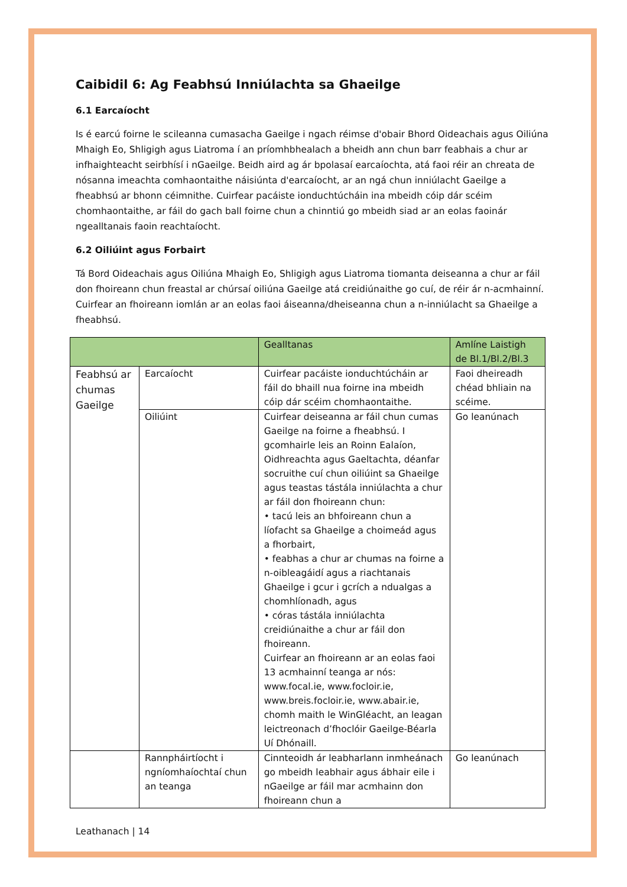Caibidil 6: Ag Feabhsú Inniúlachta sa Ghaeilge
6.1 Earcaíocht
Is é earcú foirne le scileanna cumasacha Gaeilge i ngach réimse d'obair Bhord Oideachais agus Oiliúna Mhaigh Eo, Shligigh agus Liatroma í an príomhbhealach a bheidh ann chun barr feabhais a chur ar infhaighteacht seirbhísí i nGaeilge. Beidh aird ag ár bpolasaí earcaíochta, atá faoi réir an chreata de nósanna imeachta comhaontaithe náisiúnta d'earcaíocht, ar an ngá chun inniúlacht Gaeilge a fheabhsú ar bhonn céimnithe. Cuirfear pacáiste ionduchtúcháin ina mbeidh cóip dár scéim chomhaontaithe, ar fáil do gach ball foirne chun a chinntiú go mbeidh siad ar an eolas faoinár ngealltanais faoin reachtaíocht.
6.2 Oiliúint agus Forbairt
Tá Bord Oideachais agus Oiliúna Mhaigh Eo, Shligigh agus Liatroma tiomanta deiseanna a chur ar fáil don fhoireann chun freastal ar chúrsaí oiliúna Gaeilge atá creidiúnaithe go cuí, de réir ár n-acmhainní. Cuirfear an fhoireann iomlán ar an eolas faoi áiseanna/dheiseanna chun a n-inniúlacht sa Ghaeilge a fheabhsú.
| | | Gealltanas | Amlíne Laistigh de Bl.1/Bl.2/Bl.3 |
| --- | --- | --- | --- |
| Feabhsú ar chumas Gaeilge | Earcaíocht | Cuirfear pacáiste ionduchtúcháin ar fáil do bhaill nua foirne ina mbeidh cóip dár scéim chomhaontaithe. | Faoi dheireadh chéad bhliain na scéime. |
| | Oiliúint | Cuirfear deiseanna ar fáil chun cumas Gaeilge na foirne a fheabhsú. I gcomhairle leis an Roinn Ealaíon, Oidhreachta agus Gaeltachta, déanfar socruithe cuí chun oiliúint sa Ghaeilge agus teastas tástála inniúlachta a chur ar fáil don fhoireann chun: • tacú leis an bhfoireann chun a líofacht sa Ghaeilge a choimeád agus a fhorbairt, • feabhas a chur ar chumas na foirne a n-oibleagáidí agus a riachtanais Ghaeilge i gcur i gcrích a ndualgas a chomhlíonadh, agus • córas tástála inniúlachta creidiúnaithe a chur ar fáil don fhoireann. Cuirfear an fhoireann ar an eolas faoi 13 acmhainní teanga ar nós: www.focal.ie, www.focloir.ie, www.breis.focloir.ie, www.abair.ie, chomh maith le WinGléacht, an leagan leictreonach d’fhoclóir Gaeilge-Béarla Uí Dhónaill. | Go leanúnach |
| | Rannpháirtíocht i ngníomhaíochtaí chun an teanga | Cinnteoidh ár leabharlann inmheánach go mbeidh leabhair agus ábhair eile i nGaeilge ar fáil mar acmhainn don fhoireann chun a | Go leanúnach |
Leathanach | 14